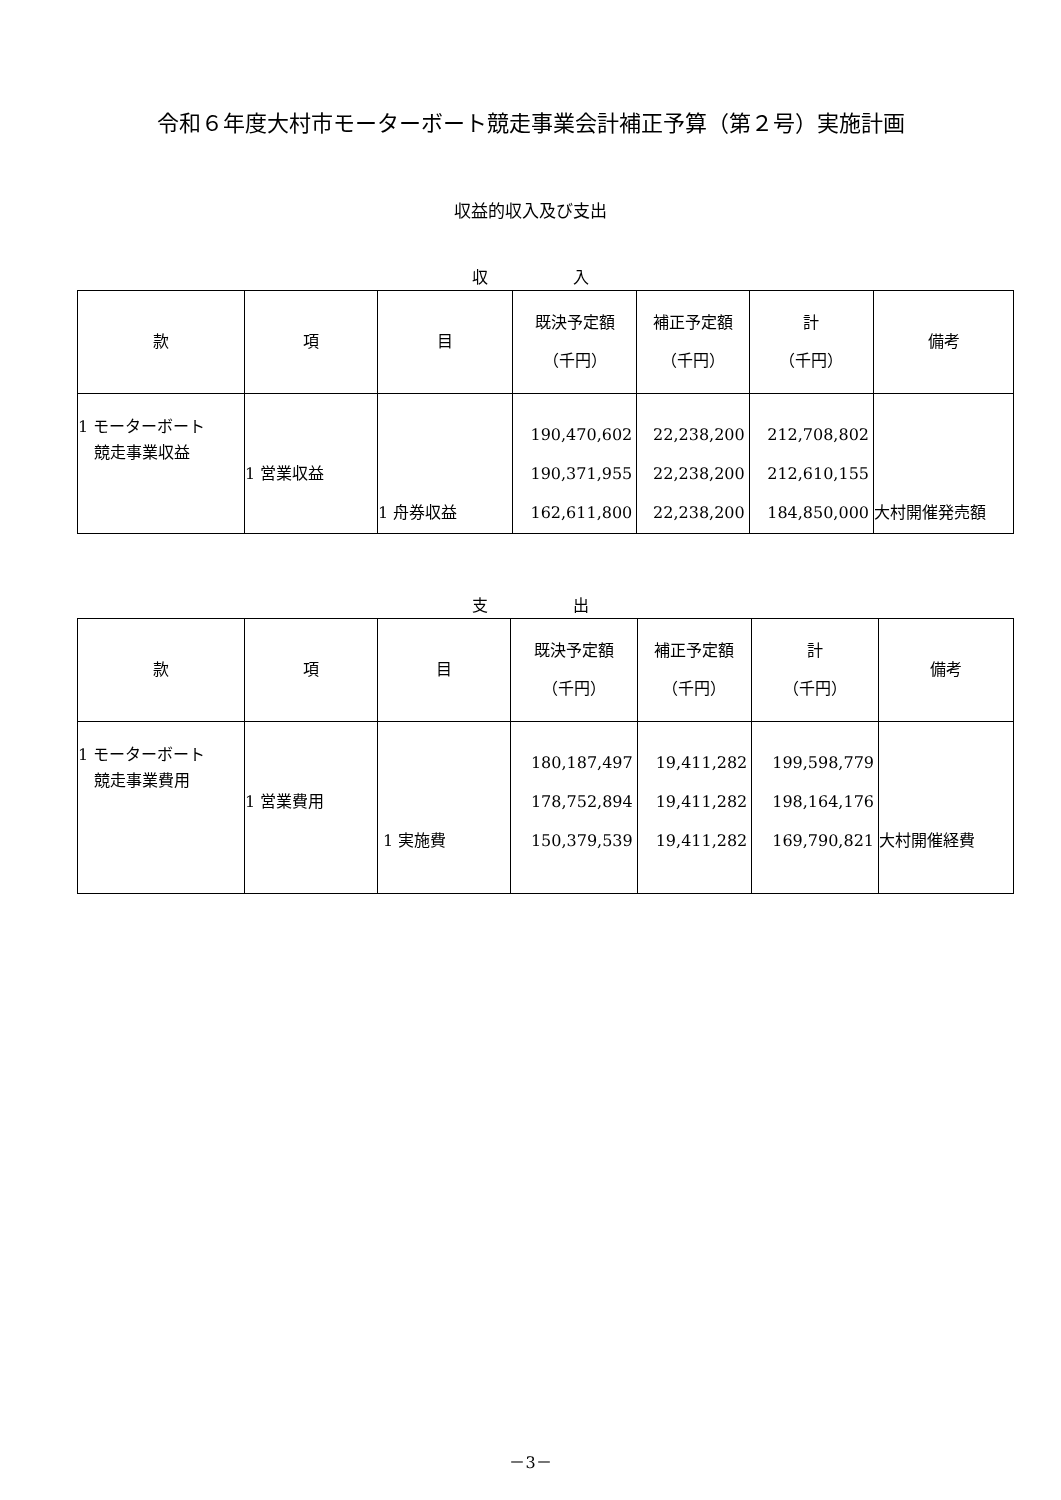令和６年度大村市モーターボート競走事業会計補正予算（第２号）実施計画
収益的収入及び支出
収 入
| 款 | 項 | 目 | 既決予定額 （千円） | 補正予定額 （千円） | 計 （千円） | 備考 |
| --- | --- | --- | --- | --- | --- | --- |
| 1 モーターボート 競走事業収益 | 1 営業収益 | 1 舟券収益 | 190,470,602 190,371,955 162,611,800 | 22,238,200 22,238,200 22,238,200 | 212,708,802 212,610,155 184,850,000 | 大村開催発売額 |
支 出
| 款 | 項 | 目 | 既決予定額 （千円） | 補正予定額 （千円） | 計 （千円） | 備考 |
| --- | --- | --- | --- | --- | --- | --- |
| 1 モーターボート 競走事業費用 | 1 営業費用 | 1 実施費 | 180,187,497 178,752,894 150,379,539 | 19,411,282 19,411,282 19,411,282 | 199,598,779 198,164,176 169,790,821 | 大村開催経費 |
－3－